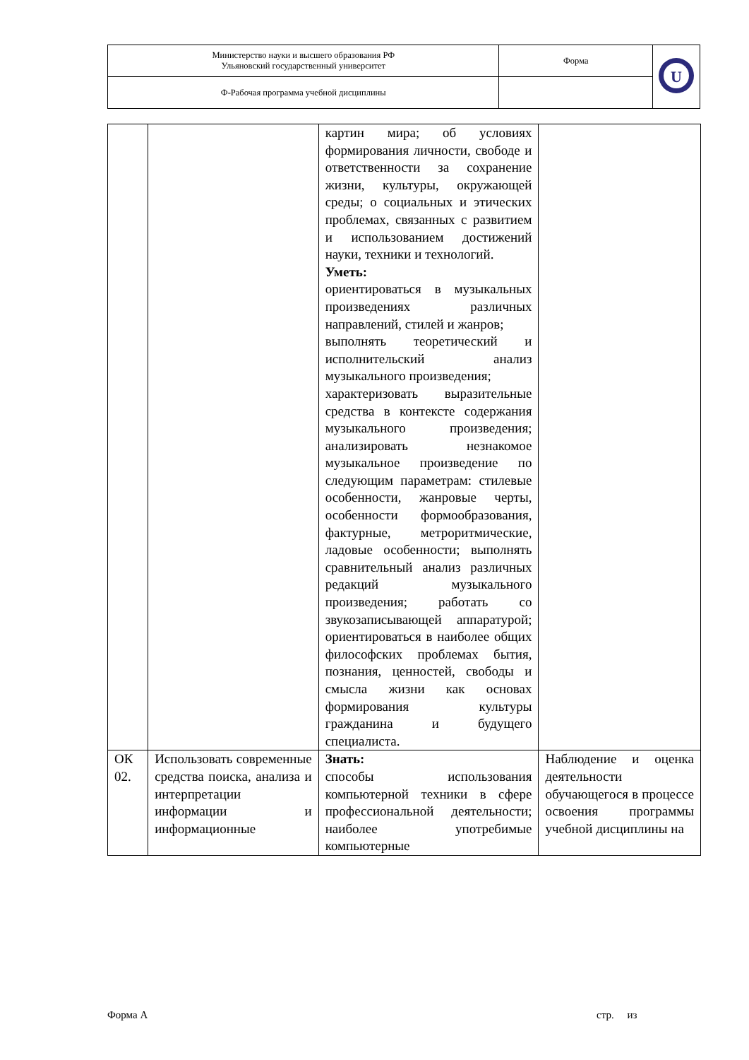| Министерство науки и высшего образования РФ Ульяновский государственный университет | Форма | U |
| Ф-Рабочая программа учебной дисциплины | | |
| | | картин мира; об условиях формирования личности, свободе и ответственности за сохранение жизни, культуры, окружающей среды; о социальных и этических проблемах, связанных с развитием и использованием достижений науки, техники и технологий. Уметь: ориентироваться в музыкальных произведениях различных направлений, стилей и жанров; выполнять теоретический и исполнительский анализ музыкального произведения; характеризовать выразительные средства в контексте содержания музыкального произведения; анализировать незнакомое музыкальное произведение по следующим параметрам: стилевые особенности, жанровые черты, особенности формообразования, фактурные, метроритмические, ладовые особенности; выполнять сравнительный анализ различных редакций музыкального произведения; работать со звукозаписывающей аппаратурой; ориентироваться в наиболее общих философских проблемах бытия, познания, ценностей, свободы и смысла жизни как основах формирования культуры гражданина и будущего специалиста. | |
| ОК 02. | Использовать современные средства поиска, анализа и интерпретации информации и информационные | Знать: способы использования компьютерной техники в сфере профессиональной деятельности; наиболее употребимые компьютерные | Наблюдение и оценка деятельности обучающегося в процессе освоения программы учебной дисциплины на |
Форма А стр. из